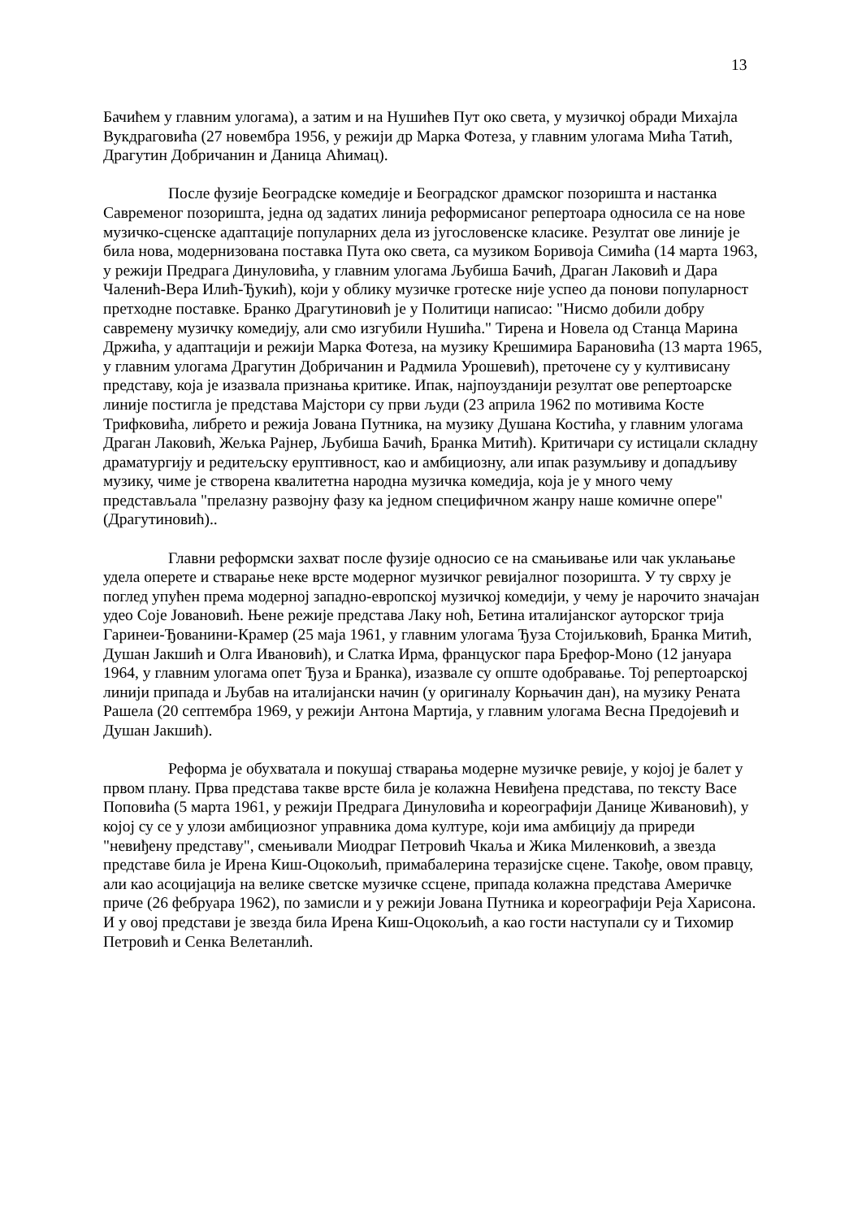13
Бачићем у главним улогама), а затим и на Нушићев Пут око света, у музичкој обради Михајла Вукдраговића (27 новембра 1956, у режији др Марка Фотеза, у главним улогама Мића Татић, Драгутин Добричанин и Даница Аћимац).
После фузије Београдске комедије и Београдског драмског позоришта и настанка Савременог позоришта, једна од задатих линија реформисаног репертоара односила се на нове музичко-сценске адаптације популарних дела из југословенске класике. Резултат ове линије је била нова, модернизована поставка Пута око света, са музиком Боривоја Симића (14 марта 1963, у режији Предрага Динуловића, у главним улогама Љубиша Бачић, Драган Лаковић и Дара Чаленић-Вера Илић-Ђукић), који у облику музичке гротеске није успео да понови популарност претходне поставке. Бранко Драгутиновић је у Политици написао: "Нисмо добили добру савремену музичку комедију, али смо изгубили Нушића." Тирена и Новела од Станца Марина Држића, у адаптацији и режији Марка Фотеза, на музику Крешимира Барановића (13 марта 1965, у главним улогама Драгутин Добричанин и Радмила Урошевић), преточене су у култивисану представу, која је изазвала признања критике. Ипак, најпоузданији резултат ове репертоарске линије постигла је представа Мајстори су први људи (23 априла 1962 по мотивима Косте Трифковића, либрето и режија Јована Путника, на музику Душана Костића, у главним улогама Драган Лаковић, Жељка Рајнер, Љубиша Бачић, Бранка Митић). Критичари су истицали складну драматургију и редитељску еруптивност, као и амбициозну, али ипак разумљиву и допадљиву музику, чиме је створена квалитетна народна музичка комедија, која је у много чему представљала "прелазну развојну фазу ка једном специфичном жанру наше комичне опере" (Драгутиновић)..
Главни реформски захват после фузије односио се на смањивање или чак уклањање удела оперете и стварање неке врсте модерног музичког ревијалног позоришта. У ту сврху је поглед упућен према модерној западно-европској музичкој комедији, у чему је нарочито значајан удео Соје Јовановић. Њене режије представа Лаку ноћ, Бетина италијанског ауторског трија Гаринеи-Ђованини-Крамер (25 маја 1961, у главним улогама Ђуза Стојиљковић, Бранка Митић, Душан Јакшић и Олга Ивановић), и Слатка Ирма, француског пара Брефор-Моно (12 јануара 1964, у главним улогама опет Ђуза и Бранка), изазвале су опште одобравање. Тој репертоарској линији припада и Љубав на италијански начин (у оригиналу Корњачин дан), на музику Рената Рашела (20 септембра 1969, у режији Антона Мартија, у главним улогама Весна Предојевић и Душан Јакшић).
Реформа је обухватала и покушај стварања модерне музичке ревије, у којој је балет у првом плану. Прва представа такве врсте била је колажна Невиђена представа, по тексту Васе Поповића (5 марта 1961, у режији Предрага Динуловића и кореографији Данице Живановић), у којој су се у улози амбициозног управника дома културе, који има амбицију да приреди "невиђену представу", смењивали Миодраг Петровић Чкаља и Жика Миленковић, а звезда представе била је Ирена Киш-Оцокољић, примабалерина теразијске сцене. Такође, овом правцу, али као асоцијација на велике светске музичке ссцене, припада колажна представа Америчке приче (26 фебруара 1962), по замисли и у режији Јована Путника и кореографији Реја Харисона. И у овој представи је звезда била Ирена Киш-Оцокољић, а као гости наступали су и Тихомир Петровић и Сенка Велетанлић.